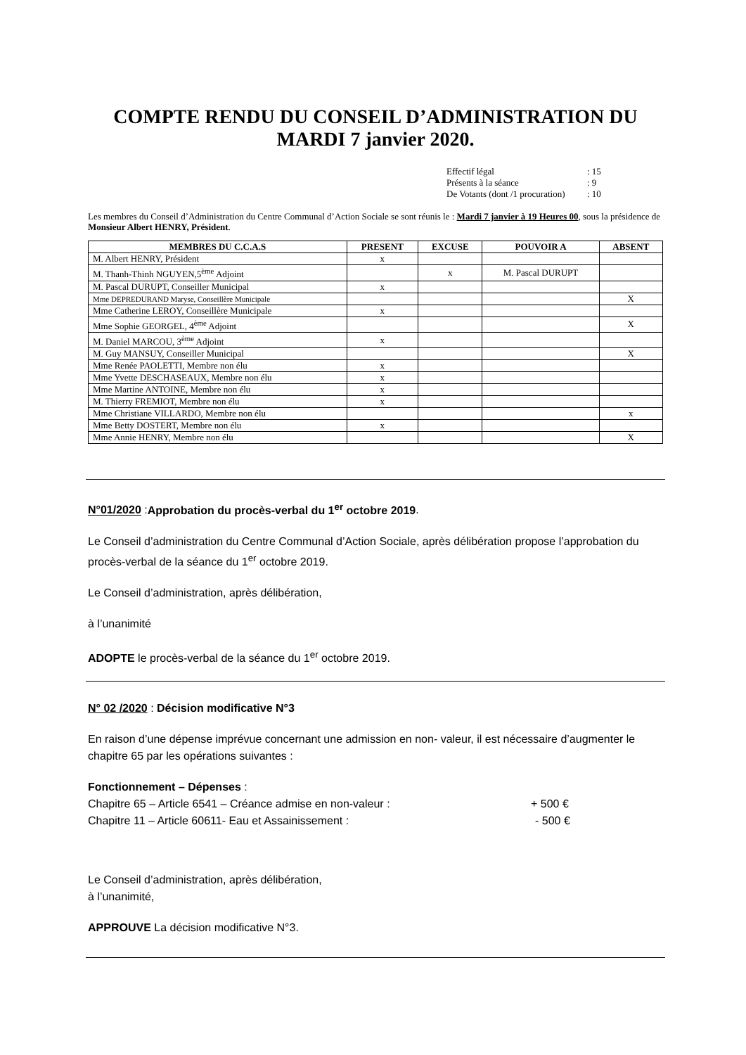COMPTE RENDU DU CONSEIL D’ADMINISTRATION DU MARDI 7 janvier 2020.
Effectif légal: 15
Présents à la séance: 9
De Votants (dont /1 procuration): 10
Les membres du Conseil d’Administration du Centre Communal d’Action Sociale se sont réunis le : Mardi 7 janvier à 19 Heures 00, sous la présidence de Monsieur Albert HENRY, Président.
| MEMBRES DU C.C.A.S | PRESENT | EXCUSE | POUVOIR A | ABSENT |
| --- | --- | --- | --- | --- |
| M. Albert HENRY, Président | x | | | |
| M. Thanh-Thinh NGUYEN,5<sup>ème</sup> Adjoint | | x | M. Pascal DURUPT | |
| M. Pascal DURUPT, Conseiller Municipal | x | | | |
| Mme DEPREDURAND Maryse, Conseillère Municipale | | | | X |
| Mme Catherine LEROY, Conseillère Municipale | x | | | |
| Mme Sophie GEORGEL, 4<sup>ème</sup> Adjoint | | | | X |
| M. Daniel MARCOU, 3<sup>ème</sup> Adjoint | x | | | |
| M. Guy MANSUY, Conseiller Municipal | | | | X |
| Mme Renée PAOLETTI, Membre non élu | x | | | |
| Mme Yvette DESCHASEAUX, Membre non élu | x | | | |
| Mme Martine ANTOINE, Membre non élu | x | | | |
| M. Thierry FREMIOT, Membre non élu | x | | | |
| Mme Christiane VILLARDO, Membre non élu | | | | x |
| Mme Betty DOSTERT, Membre non élu | x | | | |
| Mme Annie HENRY, Membre non élu | | | | X |
N°01/2020 :Approbation du procès-verbal du 1<sup>er</sup> octobre 2019.
Le Conseil d’administration du Centre Communal d’Action Sociale, après délibération propose l’approbation du procès-verbal de la séance du 1<sup>er</sup> octobre 2019.
Le Conseil d’administration, après délibération,
à l’unanimité
ADOPTE le procès-verbal de la séance du 1<sup>er</sup> octobre 2019.
N° 02 /2020 : Décision modificative N°3
En raison d’une dépense imprévue concernant une admission en non- valeur, il est nécessaire d’augmenter le chapitre 65 par les opérations suivantes :
Fonctionnement – Dépenses :
Chapitre 65 – Article 6541 – Créance admise en non-valeur : + 500 €
Chapitre 11 – Article 60611- Eau et Assainissement : - 500 €
Le Conseil d’administration, après délibération,
à l’unanimité,
APPROUVE La décision modificative N°3.